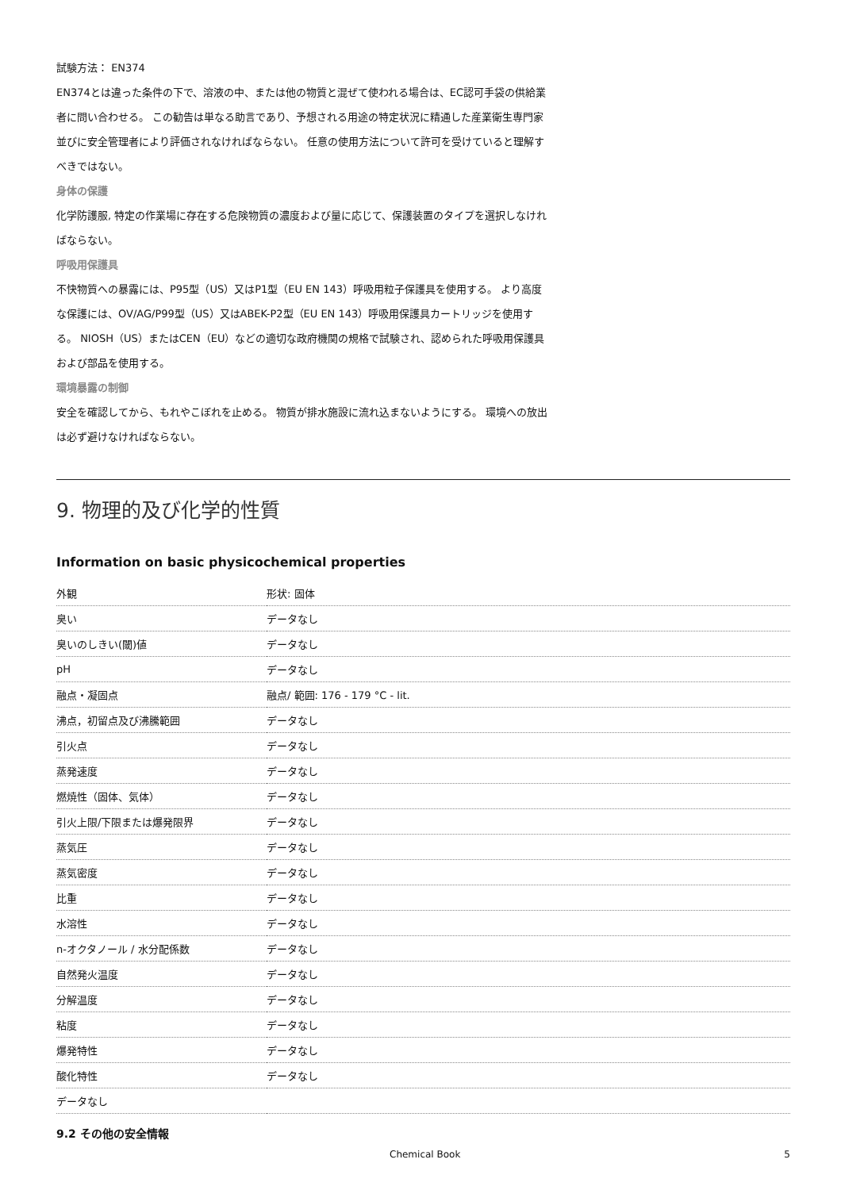試験方法： EN374
EN374とは違った条件の下で、溶液の中、または他の物質と混ぜて使われる場合は、EC認可手袋の供給業者に問い合わせる。 この勧告は単なる助言であり、予想される用途の特定状況に精通した産業衛生専門家並びに安全管理者により評価されなければならない。 任意の使用方法について許可を受けていると理解すべきではない。
身体の保護
化学防護服, 特定の作業場に存在する危険物質の濃度および量に応じて、保護装置のタイプを選択しなければならない。
呼吸用保護具
不快物質への暴露には、P95型（US）又はP1型（EU EN 143）呼吸用粒子保護具を使用する。 より高度な保護には、OV/AG/P99型（US）又はABEK-P2型（EU EN 143）呼吸用保護具カートリッジを使用する。 NIOSH（US）またはCEN（EU）などの適切な政府機関の規格で試験され、認められた呼吸用保護具および部品を使用する。
環境暴露の制御
安全を確認してから、もれやこぼれを止める。 物質が排水施設に流れ込まないようにする。 環境への放出は必ず避けなければならない。
9. 物理的及び化学的性質
Information on basic physicochemical properties
| 外観 | 形状: 固体 |
| 臭い | データなし |
| 臭いのしきい(閾)値 | データなし |
| pH | データなし |
| 融点・凝固点 | 融点/ 範囲: 176 - 179 °C - lit. |
| 沸点，初留点及び沸騰範囲 | データなし |
| 引火点 | データなし |
| 蒸発速度 | データなし |
| 燃焼性（固体、気体） | データなし |
| 引火上限/下限または爆発限界 | データなし |
| 蒸気圧 | データなし |
| 蒸気密度 | データなし |
| 比重 | データなし |
| 水溶性 | データなし |
| n-オクタノール / 水分配係数 | データなし |
| 自然発火温度 | データなし |
| 分解温度 | データなし |
| 粘度 | データなし |
| 爆発特性 | データなし |
| 酸化特性 | データなし |
| データなし | |
9.2 その他の安全情報
Chemical Book 5